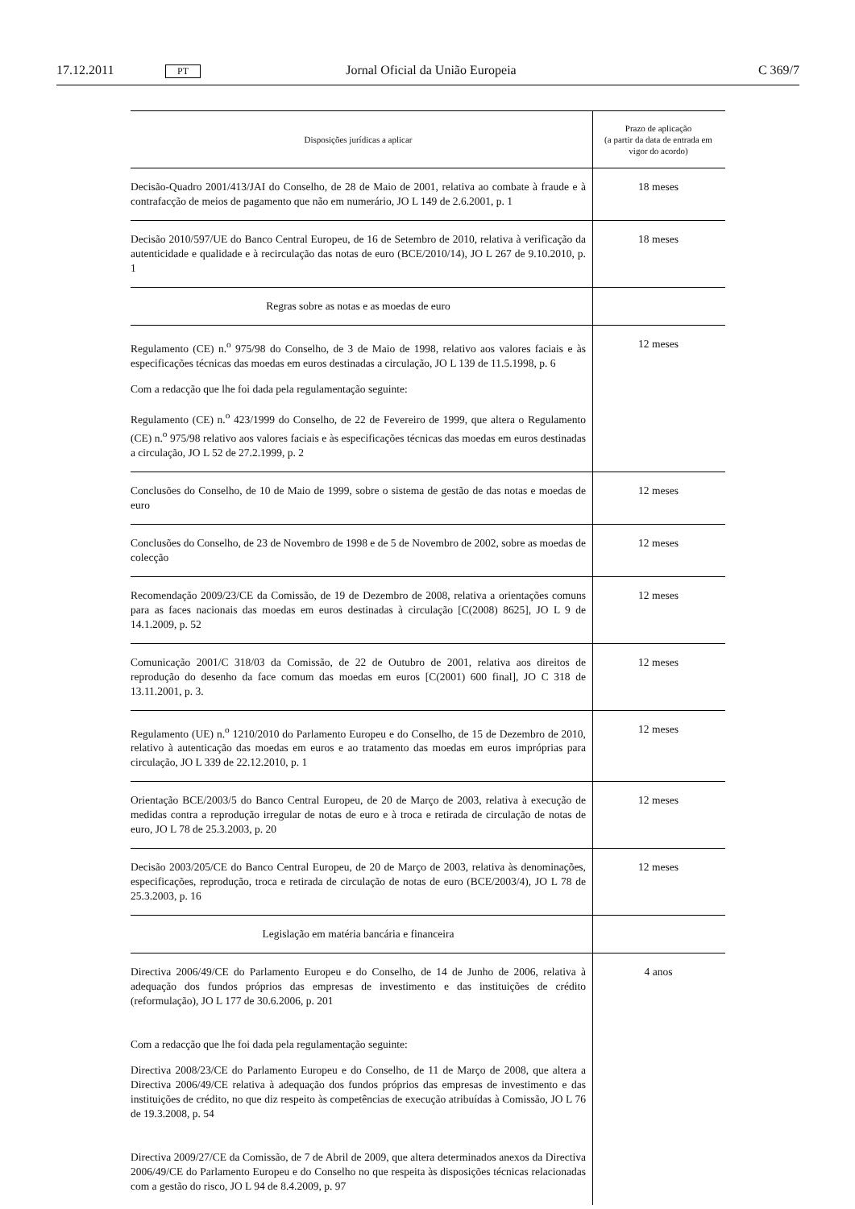17.12.2011 PT Jornal Oficial da União Europeia C 369/7
| Disposições jurídicas a aplicar | Prazo de aplicação (a partir da data de entrada em vigor do acordo) |
| --- | --- |
| Decisão-Quadro 2001/413/JAI do Conselho, de 28 de Maio de 2001, relativa ao combate à fraude e à contrafacção de meios de pagamento que não em numerário, JO L 149 de 2.6.2001, p. 1 | 18 meses |
| Decisão 2010/597/UE do Banco Central Europeu, de 16 de Setembro de 2010, relativa à verificação da autenticidade e qualidade e à recirculação das notas de euro (BCE/2010/14), JO L 267 de 9.10.2010, p. 1 | 18 meses |
| Regras sobre as notas e as moedas de euro | |
| Regulamento (CE) n.<sup>o</sup> 975/98 do Conselho, de 3 de Maio de 1998, relativo aos valores faciais e às especificações técnicas das moedas em euros destinadas a circulação, JO L 139 de 11.5.1998, p. 6 Com a redacção que lhe foi dada pela regulamentação seguinte: Regulamento (CE) n.<sup>o</sup> 423/1999 do Conselho, de 22 de Fevereiro de 1999, que altera o Regulamento (CE) n.<sup>o</sup> 975/98 relativo aos valores faciais e às especificações técnicas das moedas em euros destinadas a circulação, JO L 52 de 27.2.1999, p. 2 | 12 meses |
| Conclusões do Conselho, de 10 de Maio de 1999, sobre o sistema de gestão de das notas e moedas de euro | 12 meses |
| Conclusões do Conselho, de 23 de Novembro de 1998 e de 5 de Novembro de 2002, sobre as moedas de colecção | 12 meses |
| Recomendação 2009/23/CE da Comissão, de 19 de Dezembro de 2008, relativa a orientações comuns para as faces nacionais das moedas em euros destinadas à circulação [C(2008) 8625], JO L 9 de 14.1.2009, p. 52 | 12 meses |
| Comunicação 2001/C 318/03 da Comissão, de 22 de Outubro de 2001, relativa aos direitos de reprodução do desenho da face comum das moedas em euros [C(2001) 600 final], JO C 318 de 13.11.2001, p. 3. | 12 meses |
| Regulamento (UE) n.<sup>o</sup> 1210/2010 do Parlamento Europeu e do Conselho, de 15 de Dezembro de 2010, relativo à autenticação das moedas em euros e ao tratamento das moedas em euros impróprias para circulação, JO L 339 de 22.12.2010, p. 1 | 12 meses |
| Orientação BCE/2003/5 do Banco Central Europeu, de 20 de Março de 2003, relativa à execução de medidas contra a reprodução irregular de notas de euro e à troca e retirada de circulação de notas de euro, JO L 78 de 25.3.2003, p. 20 | 12 meses |
| Decisão 2003/205/CE do Banco Central Europeu, de 20 de Março de 2003, relativa às denominações, especificações, reprodução, troca e retirada de circulação de notas de euro (BCE/2003/4), JO L 78 de 25.3.2003, p. 16 | 12 meses |
| Legislação em matéria bancária e financeira | |
| Directiva 2006/49/CE do Parlamento Europeu e do Conselho, de 14 de Junho de 2006, relativa à adequação dos fundos próprios das empresas de investimento e das instituições de crédito (reformulação), JO L 177 de 30.6.2006, p. 201 Com a redacção que lhe foi dada pela regulamentação seguinte: Directiva 2008/23/CE do Parlamento Europeu e do Conselho, de 11 de Março de 2008, que altera a Directiva 2006/49/CE relativa à adequação dos fundos próprios das empresas de investimento e das instituições de crédito, no que diz respeito às competências de execução atribuídas à Comissão, JO L 76 de 19.3.2008, p. 54 Directiva 2009/27/CE da Comissão, de 7 de Abril de 2009, que altera determinados anexos da Directiva 2006/49/CE do Parlamento Europeu e do Conselho no que respeita às disposições técnicas relacionadas com a gestão do risco, JO L 94 de 8.4.2009, p. 97 | 4 anos |